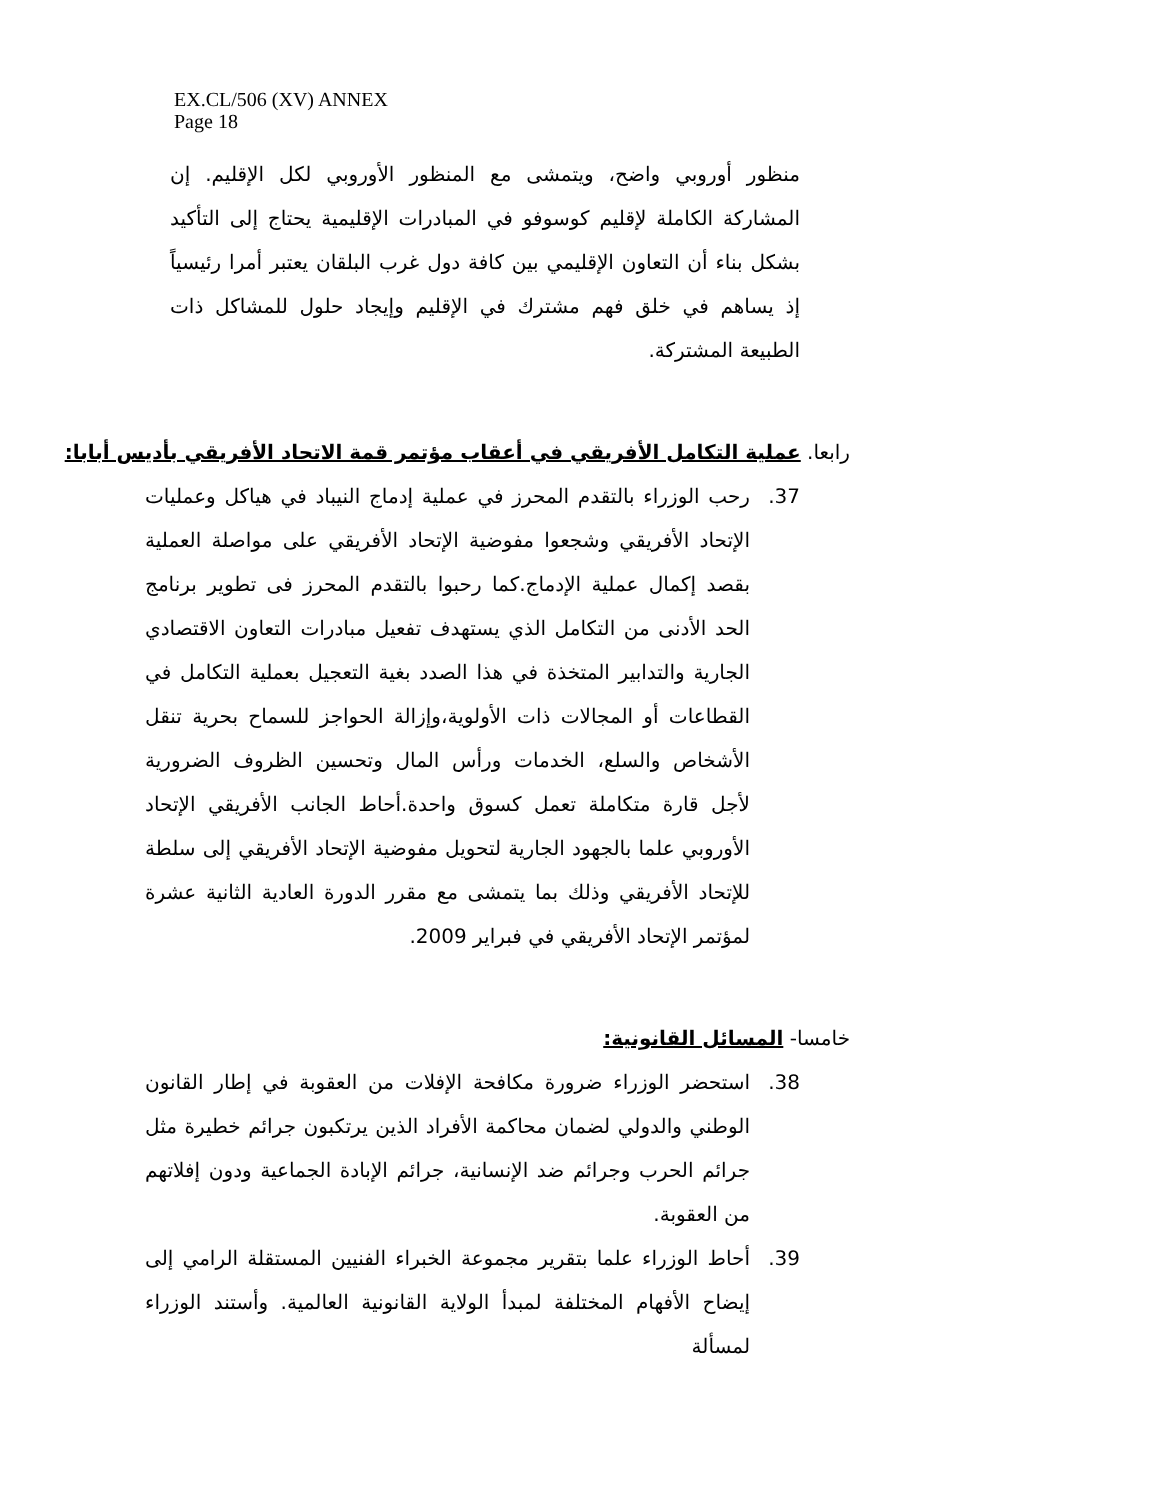EX.CL/506 (XV) ANNEX
Page 18
منظور أوروبي واضح، ويتمشى مع المنظور الأوروبي لكل الإقليم. إن المشاركة الكاملة لإقليم كوسوفو في المبادرات الإقليمية يحتاج إلى التأكيد بشكل بناء أن التعاون الإقليمي بين كافة دول غرب البلقان يعتبر أمرا رئيسياً إذ يساهم في خلق فهم مشترك في الإقليم وإيجاد حلول للمشاكل ذات الطبيعة المشتركة.
رابعا. عملية التكامل الأفريقي في أعقاب مؤتمر قمة الاتحاد الأفريقي بأديس أبابا:
37. رحب الوزراء بالتقدم المحرز في عملية إدماج النيباد في هياكل وعمليات الإتحاد الأفريقي وشجعوا مفوضية الإتحاد الأفريقي على مواصلة العملية بقصد إكمال عملية الإدماج.كما رحبوا بالتقدم المحرز فى تطوير برنامج الحد الأدنى من التكامل الذي يستهدف تفعيل مبادرات التعاون الاقتصادي الجارية والتدابير المتخذة في هذا الصدد بغية التعجيل بعملية التكامل في القطاعات أو المجالات ذات الأولوية،وإزالة الحواجز للسماح بحرية تنقل الأشخاص والسلع، الخدمات ورأس المال وتحسين الظروف الضرورية لأجل قارة متكاملة تعمل كسوق واحدة.أحاط الجانب الأفريقي الإتحاد الأوروبي علما بالجهود الجارية لتحويل مفوضية الإتحاد الأفريقي إلى سلطة للإتحاد الأفريقي وذلك بما يتمشى مع مقرر الدورة العادية الثانية عشرة لمؤتمر الإتحاد الأفريقي في فبراير 2009.
خامسا- المسائل القانونية:
38. استحضر الوزراء ضرورة مكافحة الإفلات من العقوبة في إطار القانون الوطني والدولي لضمان محاكمة الأفراد الذين يرتكبون جرائم خطيرة مثل جرائم الحرب وجرائم ضد الإنسانية، جرائم الإبادة الجماعية ودون إفلاتهم من العقوبة.
39. أحاط الوزراء علما بتقرير مجموعة الخبراء الفنيين المستقلة الرامي إلى إيضاح الأفهام المختلفة لمبدأ الولاية القانونية العالمية. وأستند الوزراء لمسألة